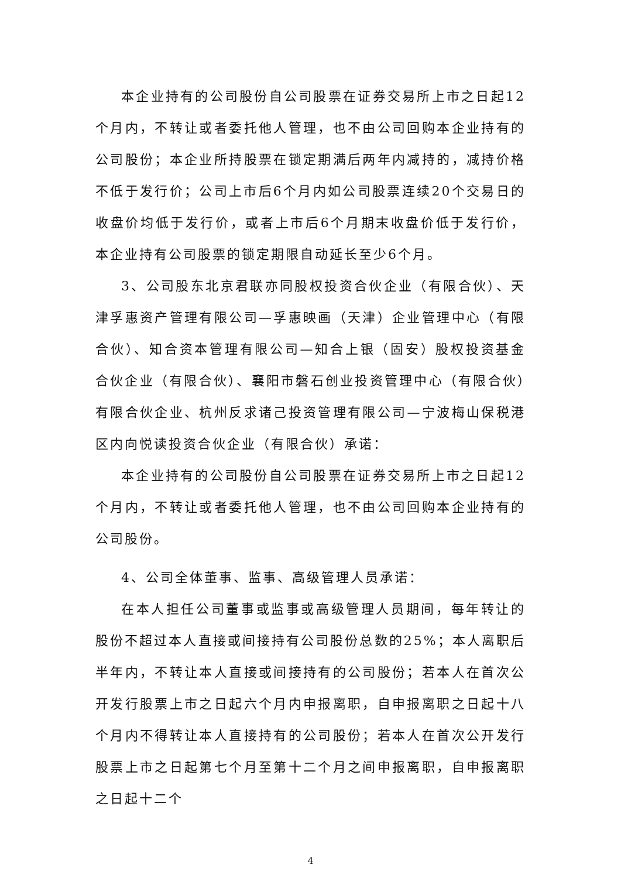本企业持有的公司股份自公司股票在证券交易所上市之日起12个月内，不转让或者委托他人管理，也不由公司回购本企业持有的公司股份；本企业所持股票在锁定期满后两年内减持的，减持价格不低于发行价；公司上市后6个月内如公司股票连续20个交易日的收盘价均低于发行价，或者上市后6个月期末收盘价低于发行价，本企业持有公司股票的锁定期限自动延长至少6个月。
3、公司股东北京君联亦同股权投资合伙企业（有限合伙）、天津孚惠资产管理有限公司—孚惠映画（天津）企业管理中心（有限合伙）、知合资本管理有限公司—知合上银（固安）股权投资基金合伙企业（有限合伙）、襄阳市磐石创业投资管理中心（有限合伙）有限合伙企业、杭州反求诸己投资管理有限公司—宁波梅山保税港区内向悦读投资合伙企业（有限合伙）承诺：
本企业持有的公司股份自公司股票在证券交易所上市之日起12个月内，不转让或者委托他人管理，也不由公司回购本企业持有的公司股份。
4、公司全体董事、监事、高级管理人员承诺：
在本人担任公司董事或监事或高级管理人员期间，每年转让的股份不超过本人直接或间接持有公司股份总数的25%；本人离职后半年内，不转让本人直接或间接持有的公司股份；若本人在首次公开发行股票上市之日起六个月内申报离职，自申报离职之日起十八个月内不得转让本人直接持有的公司股份；若本人在首次公开发行股票上市之日起第七个月至第十二个月之间申报离职，自申报离职之日起十二个
4